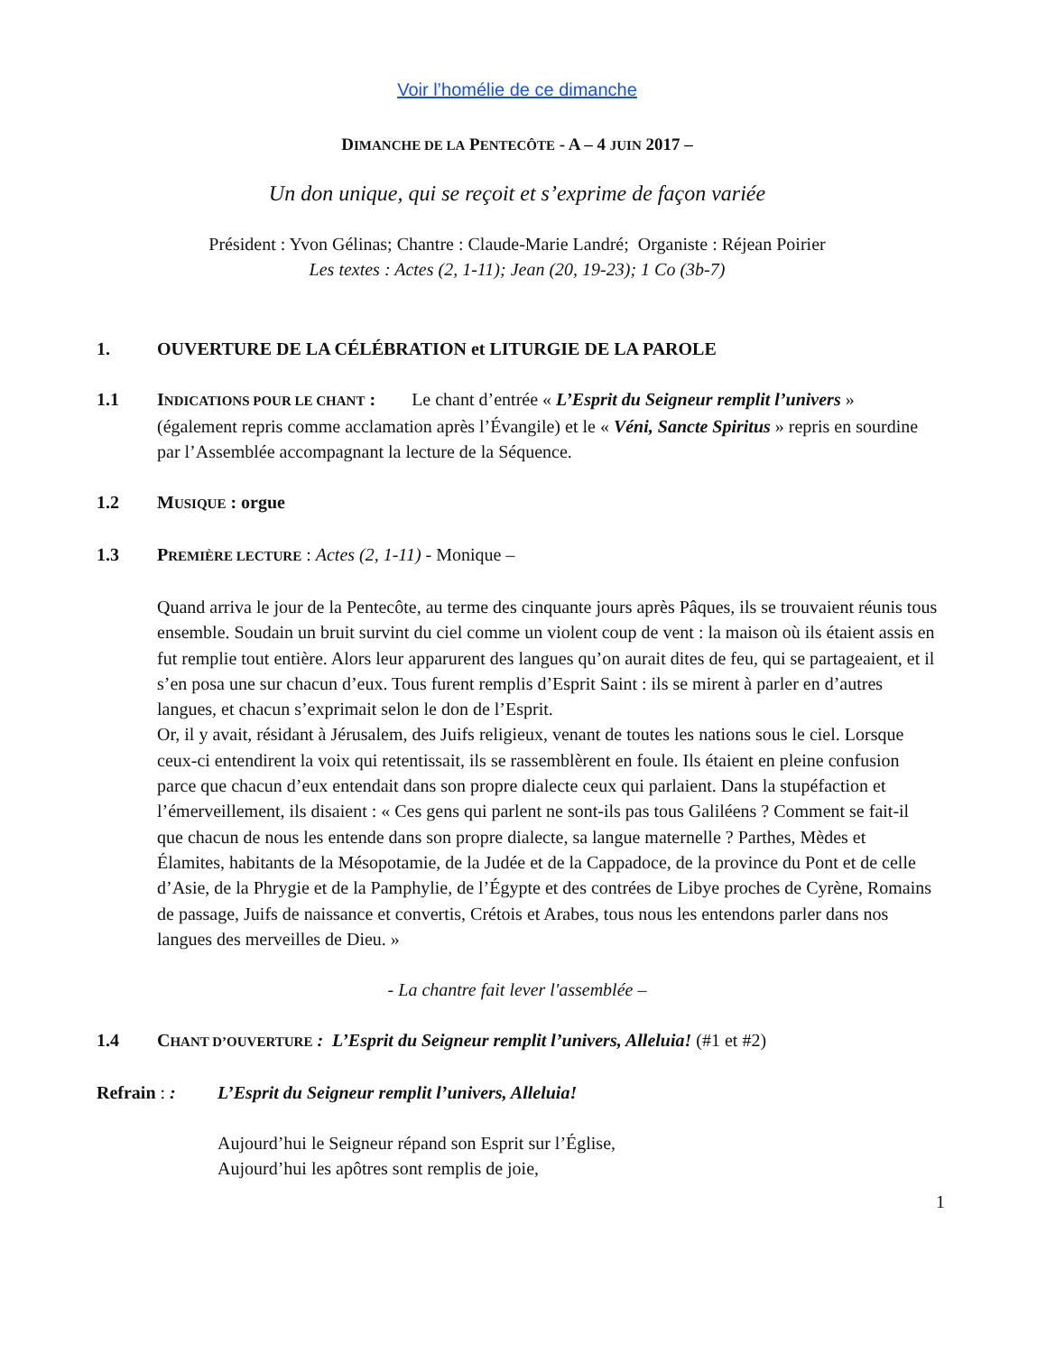Voir l’homélie de ce dimanche
DIMANCHE DE LA PENTECÔTE - A – 4 JUIN 2017 –
Un don unique, qui se reçoit et s’exprime de façon variée
Président : Yvon Gélinas; Chantre : Claude-Marie Landré; Organiste : Réjean Poirier
Les textes : Actes (2, 1-11); Jean (20, 19-23); 1 Co (3b-7)
1. OUVERTURE DE LA CÉLÉBRATION et LITURGIE DE LA PAROLE
1.1 INDICATIONS POUR LE CHANT : Le chant d’entrée « L’Esprit du Seigneur remplit l’univers » (également repris comme acclamation après l’Évangile) et le « Véni, Sancte Spiritus » repris en sourdine par l’Assemblée accompagnant la lecture de la Séquence.
1.2 MUSIQUE : orgue
1.3 PREMIÈRE LECTURE : Actes (2, 1-11) - Monique –
Quand arriva le jour de la Pentecôte, au terme des cinquante jours après Pâques, ils se trouvaient réunis tous ensemble. Soudain un bruit survint du ciel comme un violent coup de vent : la maison où ils étaient assis en fut remplie tout entière. Alors leur apparurent des langues qu’on aurait dites de feu, qui se partageaient, et il s’en posa une sur chacun d’eux. Tous furent remplis d’Esprit Saint : ils se mirent à parler en d’autres langues, et chacun s’exprimait selon le don de l’Esprit.
Or, il y avait, résidant à Jérusalem, des Juifs religieux, venant de toutes les nations sous le ciel. Lorsque ceux-ci entendirent la voix qui retentissait, ils se rassemblèrent en foule. Ils étaient en pleine confusion parce que chacun d’eux entendait dans son propre dialecte ceux qui parlaient. Dans la stupéfaction et l’émerveillement, ils disaient : « Ces gens qui parlent ne sont-ils pas tous Galiléens ? Comment se fait-il que chacun de nous les entende dans son propre dialecte, sa langue maternelle ? Parthes, Mèdes et Élamites, habitants de la Mésopotamie, de la Judée et de la Cappadoce, de la province du Pont et de celle d’Asie, de la Phrygie et de la Pamphylie, de l’Égypte et des contrées de Libye proches de Cyrène, Romains de passage, Juifs de naissance et convertis, Crétois et Arabes, tous nous les entendons parler dans nos langues des merveilles de Dieu. »
- La chantre fait lever l'assemblée –
1.4 CHANT D’OUVERTURE : L’Esprit du Seigneur remplit l’univers, Alleluia! (#1 et #2)
Refrain : : L’Esprit du Seigneur remplit l’univers, Alleluia!
Aujourd’hui le Seigneur répand son Esprit sur l’Église,
Aujourd’hui les apôtres sont remplis de joie,
1